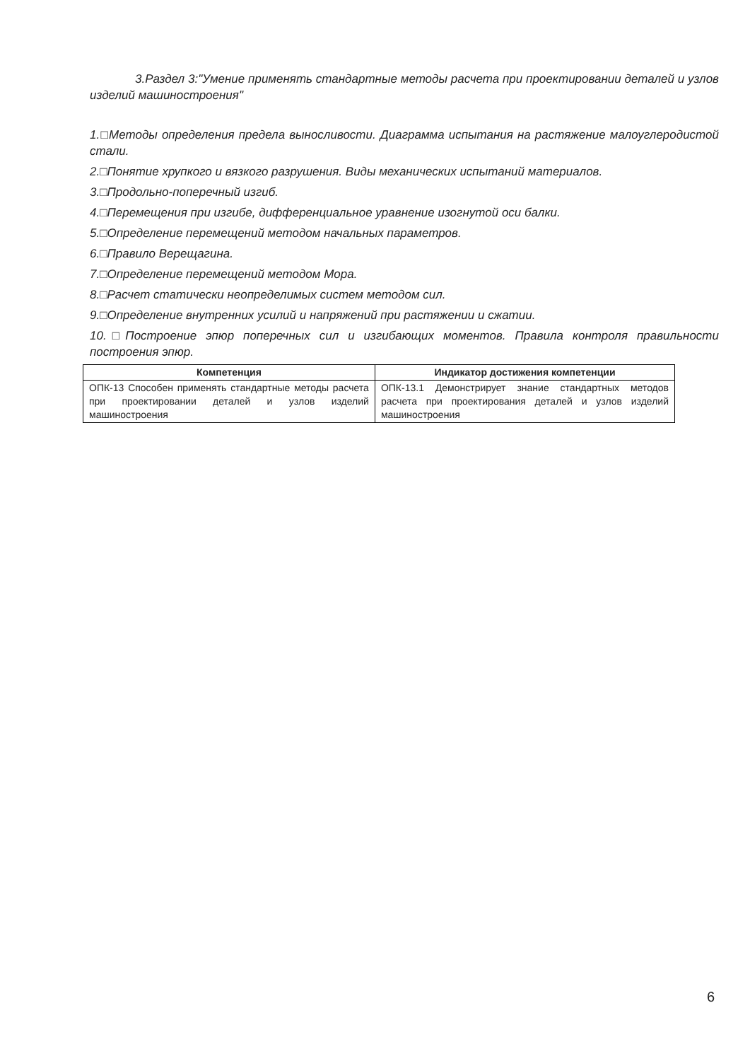3.Раздел 3:"Умение применять стандартные методы расчета при проектировании деталей и узлов изделий машиностроения"
1.□Методы определения предела выносливости. Диаграмма испытания на растяжение малоуглеродистой стали.
2.□Понятие хрупкого и вязкого разрушения. Виды механических испытаний материалов.
3.□Продольно-поперечный изгиб.
4.□Перемещения при изгибе, дифференциальное уравнение изогнутой оси балки.
5.□Определение перемещений методом начальных параметров.
6.□Правило Верещагина.
7.□Определение перемещений методом Мора.
8.□Расчет статически неопределимых систем методом сил.
9.□Определение внутренних усилий и напряжений при растяжении и сжатии.
10.□Построение эпюр поперечных сил и изгибающих моментов. Правила контроля правильности построения эпюр.
| Компетенция | Индикатор достижения компетенции |
| --- | --- |
| ОПК-13 Способен применять стандартные методы расчета при проектировании деталей и узлов изделий машиностроения | ОПК-13.1 Демонстрирует знание стандартных методов расчета при проектирования деталей и узлов изделий машиностроения |
6